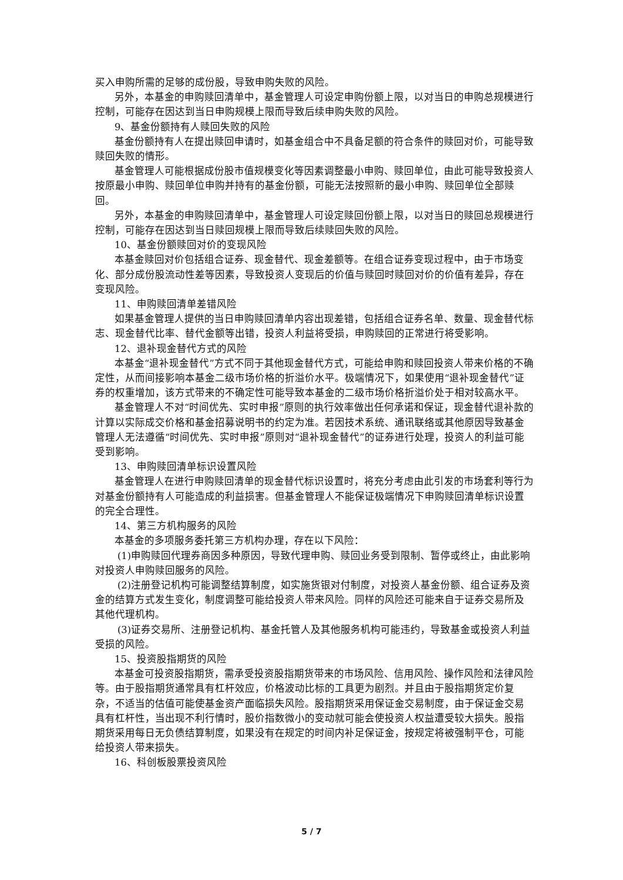买入申购所需的足够的成份股，导致申购失败的风险。
另外，本基金的申购赎回清单中，基金管理人可设定申购份额上限，以对当日的申购总规模进行控制，可能存在因达到当日申购规模上限而导致后续申购失败的风险。
9、基金份额持有人赎回失败的风险
基金份额持有人在提出赎回申请时，如基金组合中不具备足额的符合条件的赎回对价，可能导致赎回失败的情形。
基金管理人可能根据成份股市值规模变化等因素调整最小申购、赎回单位，由此可能导致投资人按原最小申购、赎回单位申购并持有的基金份额，可能无法按照新的最小申购、赎回单位全部赎回。
另外，本基金的申购赎回清单中，基金管理人可设定赎回份额上限，以对当日的赎回总规模进行控制，可能存在因达到当日赎回规模上限而导致后续赎回失败的风险。
10、基金份额赎回对价的变现风险
本基金赎回对价包括组合证券、现金替代、现金差额等。在组合证券变现过程中，由于市场变化、部分成份股流动性差等因素，导致投资人变现后的价值与赎回时赎回对价的价值有差异，存在变现风险。
11、申购赎回清单差错风险
如果基金管理人提供的当日申购赎回清单内容出现差错，包括组合证券名单、数量、现金替代标志、现金替代比率、替代金额等出错，投资人利益将受损，申购赎回的正常进行将受影响。
12、退补现金替代方式的风险
本基金“退补现金替代”方式不同于其他现金替代方式，可能给申购和赎回投资人带来价格的不确定性，从而间接影响本基金二级市场价格的折溢价水平。极端情况下，如果使用“退补现金替代”证券的权重增加，该方式带来的不确定性可能导致本基金的二级市场价格折溢价处于相对较高水平。
基金管理人不对“时间优先、实时申报”原则的执行效率做出任何承诺和保证，现金替代退补款的计算以实际成交价格和基金招募说明书的约定为准。若因技术系统、通讯联络或其他原因导致基金管理人无法遵循“时间优先、实时申报”原则对“退补现金替代”的证券进行处理，投资人的利益可能受到影响。
13、申购赎回清单标识设置风险
基金管理人在进行申购赎回清单的现金替代标识设置时，将充分考虑由此引发的市场套利等行为对基金份额持有人可能造成的利益损害。但基金管理人不能保证极端情况下申购赎回清单标识设置的完全合理性。
14、第三方机构服务的风险
本基金的多项服务委托第三方机构办理，存在以下风险：
(1)申购赎回代理券商因多种原因，导致代理申购、赎回业务受到限制、暂停或终止，由此影响对投资人申购赎回服务的风险。
(2)注册登记机构可能调整结算制度，如实施货银对付制度，对投资人基金份额、组合证券及资金的结算方式发生变化，制度调整可能给投资人带来风险。同样的风险还可能来自于证券交易所及其他代理机构。
(3)证券交易所、注册登记机构、基金托管人及其他服务机构可能违约，导致基金或投资人利益受损的风险。
15、投资股指期货的风险
本基金可投资股指期货，需承受投资股指期货带来的市场风险、信用风险、操作风险和法律风险等。由于股指期货通常具有杠杆效应，价格波动比标的工具更为剧烈。并且由于股指期货定价复杂，不适当的估值可能使基金资产面临损失风险。股指期货采用保证金交易制度，由于保证金交易具有杠杆性，当出现不利行情时，股价指数微小的变动就可能会使投资人权益遭受较大损失。股指期货采用每日无负债结算制度，如果没有在规定的时间内补足保证金，按规定将被强制平仓，可能给投资人带来损失。
16、科创板股票投资风险
5 / 7